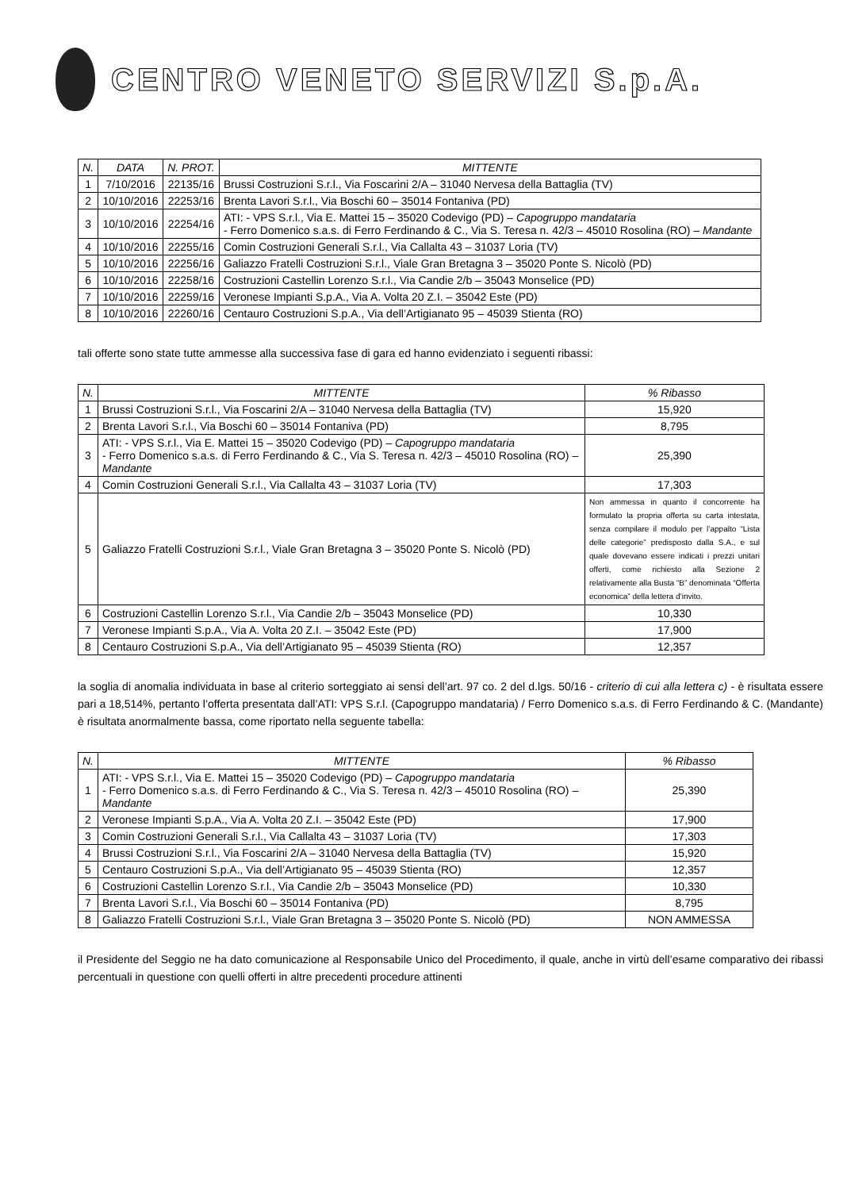CENTRO VENETO SERVIZI S.p.A.
| N. | DATA | N. PROT. | MITTENTE |
| --- | --- | --- | --- |
| 1 | 7/10/2016 | 22135/16 | Brussi Costruzioni S.r.l., Via Foscarini 2/A – 31040 Nervesa della Battaglia (TV) |
| 2 | 10/10/2016 | 22253/16 | Brenta Lavori S.r.l., Via Boschi 60 – 35014 Fontaniva (PD) |
| 3 | 10/10/2016 | 22254/16 | ATI: - VPS S.r.l., Via E. Mattei 15 – 35020 Codevigo (PD) – Capogruppo mandataria - Ferro Domenico s.a.s. di Ferro Ferdinando & C., Via S. Teresa n. 42/3 – 45010 Rosolina (RO) – Mandante |
| 4 | 10/10/2016 | 22255/16 | Comin Costruzioni Generali S.r.l., Via Callalta 43 – 31037 Loria (TV) |
| 5 | 10/10/2016 | 22256/16 | Galiazzo Fratelli Costruzioni S.r.l., Viale Gran Bretagna 3 – 35020 Ponte S. Nicolò (PD) |
| 6 | 10/10/2016 | 22258/16 | Costruzioni Castellin Lorenzo S.r.l., Via Candie 2/b – 35043 Monselice (PD) |
| 7 | 10/10/2016 | 22259/16 | Veronese Impianti S.p.A., Via A. Volta 20 Z.I. – 35042 Este (PD) |
| 8 | 10/10/2016 | 22260/16 | Centauro Costruzioni S.p.A., Via dell’Artigianato 95 – 45039 Stienta (RO) |
tali offerte sono state tutte ammesse alla successiva fase di gara ed hanno evidenziato i seguenti ribassi:
| N. | MITTENTE | % Ribasso |
| --- | --- | --- |
| 1 | Brussi Costruzioni S.r.l., Via Foscarini 2/A – 31040 Nervesa della Battaglia (TV) | 15,920 |
| 2 | Brenta Lavori S.r.l., Via Boschi 60 – 35014 Fontaniva (PD) | 8,795 |
| 3 | ATI: - VPS S.r.l., Via E. Mattei 15 – 35020 Codevigo (PD) – Capogruppo mandataria - Ferro Domenico s.a.s. di Ferro Ferdinando & C., Via S. Teresa n. 42/3 – 45010 Rosolina (RO) – Mandante | 25,390 |
| 4 | Comin Costruzioni Generali S.r.l., Via Callalta 43 – 31037 Loria (TV) | 17,303 |
| 5 | Galiazzo Fratelli Costruzioni S.r.l., Viale Gran Bretagna 3 – 35020 Ponte S. Nicolò (PD) | Non ammessa in quanto il concorrente ha formulato la propria offerta su carta intestata, senza compilare il modulo per l’appalto “Lista delle categorie” predisposto dalla S.A., e sul quale dovevano essere indicati i prezzi unitari offerti, come richiesto alla Sezione 2 relativamente alla Busta “B” denominata “Offerta economica” della lettera d’invito. |
| 6 | Costruzioni Castellin Lorenzo S.r.l., Via Candie 2/b – 35043 Monselice (PD) | 10,330 |
| 7 | Veronese Impianti S.p.A., Via A. Volta 20 Z.I. – 35042 Este (PD) | 17,900 |
| 8 | Centauro Costruzioni S.p.A., Via dell’Artigianato 95 – 45039 Stienta (RO) | 12,357 |
la soglia di anomalia individuata in base al criterio sorteggiato ai sensi dell’art. 97 co. 2 del d.lgs. 50/16 - criterio di cui alla lettera c) - è risultata essere pari a 18,514%, pertanto l’offerta presentata dall’ATI: VPS S.r.l. (Capogruppo mandataria) / Ferro Domenico s.a.s. di Ferro Ferdinando & C. (Mandante) è risultata anormalmente bassa, come riportato nella seguente tabella:
| N. | MITTENTE | % Ribasso |
| --- | --- | --- |
| 1 | ATI: - VPS S.r.l., Via E. Mattei 15 – 35020 Codevigo (PD) – Capogruppo mandataria - Ferro Domenico s.a.s. di Ferro Ferdinando & C., Via S. Teresa n. 42/3 – 45010 Rosolina (RO) – Mandante | 25,390 |
| 2 | Veronese Impianti S.p.A., Via A. Volta 20 Z.I. – 35042 Este (PD) | 17,900 |
| 3 | Comin Costruzioni Generali S.r.l., Via Callalta 43 – 31037 Loria (TV) | 17,303 |
| 4 | Brussi Costruzioni S.r.l., Via Foscarini 2/A – 31040 Nervesa della Battaglia (TV) | 15,920 |
| 5 | Centauro Costruzioni S.p.A., Via dell’Artigianato 95 – 45039 Stienta (RO) | 12,357 |
| 6 | Costruzioni Castellin Lorenzo S.r.l., Via Candie 2/b – 35043 Monselice (PD) | 10,330 |
| 7 | Brenta Lavori S.r.l., Via Boschi 60 – 35014 Fontaniva (PD) | 8,795 |
| 8 | Galiazzo Fratelli Costruzioni S.r.l., Viale Gran Bretagna 3 – 35020 Ponte S. Nicolò (PD) | NON AMMESSA |
il Presidente del Seggio ne ha dato comunicazione al Responsabile Unico del Procedimento, il quale, anche in virtù dell’esame comparativo dei ribassi percentuali in questione con quelli offerti in altre precedenti procedure attinenti